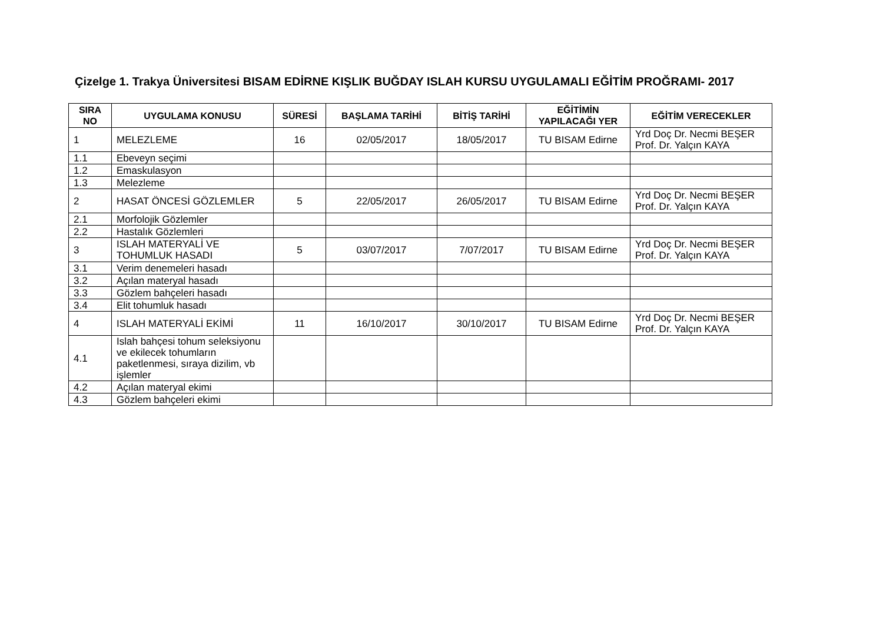Çizelge 1. Trakya Üniversitesi BISAM EDİRNE KIŞLIK BUĞDAY ISLAH KURSU UYGULAMALI EĞİTİM PROĞRAMI- 2017
| SIRA NO | UYGULAMA KONUSU | SÜRESİ | BAŞLAMA TARİHİ | BİTİŞ TARİHİ | EĞİTİMİN YAPILACAĞI YER | EĞİTİM VERECEKLER |
| --- | --- | --- | --- | --- | --- | --- |
| 1 | MELEZLEME | 16 | 02/05/2017 | 18/05/2017 | TU BISAM Edirne | Yrd Doç Dr. Necmi BEŞER Prof. Dr. Yalçın KAYA |
| 1.1 | Ebeveyn seçimi | | | | | |
| 1.2 | Emaskulasyon | | | | | |
| 1.3 | Melezleme | | | | | |
| 2 | HASAT ÖNCESİ GÖZLEMLER | 5 | 22/05/2017 | 26/05/2017 | TU BISAM Edirne | Yrd Doç Dr. Necmi BEŞER Prof. Dr. Yalçın KAYA |
| 2.1 | Morfolojik Gözlemler | | | | | |
| 2.2 | Hastalık Gözlemleri | | | | | |
| 3 | ISLAH MATERYALİ VE TOHUMLUK HASADI | 5 | 03/07/2017 | 7/07/2017 | TU BISAM Edirne | Yrd Doç Dr. Necmi BEŞER Prof. Dr. Yalçın KAYA |
| 3.1 | Verim denemeleri hasadı | | | | | |
| 3.2 | Açılan materyal hasadı | | | | | |
| 3.3 | Gözlem bahçeleri hasadı | | | | | |
| 3.4 | Elit tohumluk hasadı | | | | | |
| 4 | ISLAH MATERYALİ EKİMİ | 11 | 16/10/2017 | 30/10/2017 | TU BISAM Edirne | Yrd Doç Dr. Necmi BEŞER Prof. Dr. Yalçın KAYA |
| 4.1 | Islah bahçesi tohum seleksiyonu ve ekilecek tohumların paketlenmesi, sıraya dizilim, vb işlemler | | | | | |
| 4.2 | Açılan materyal ekimi | | | | | |
| 4.3 | Gözlem bahçeleri ekimi | | | | | |